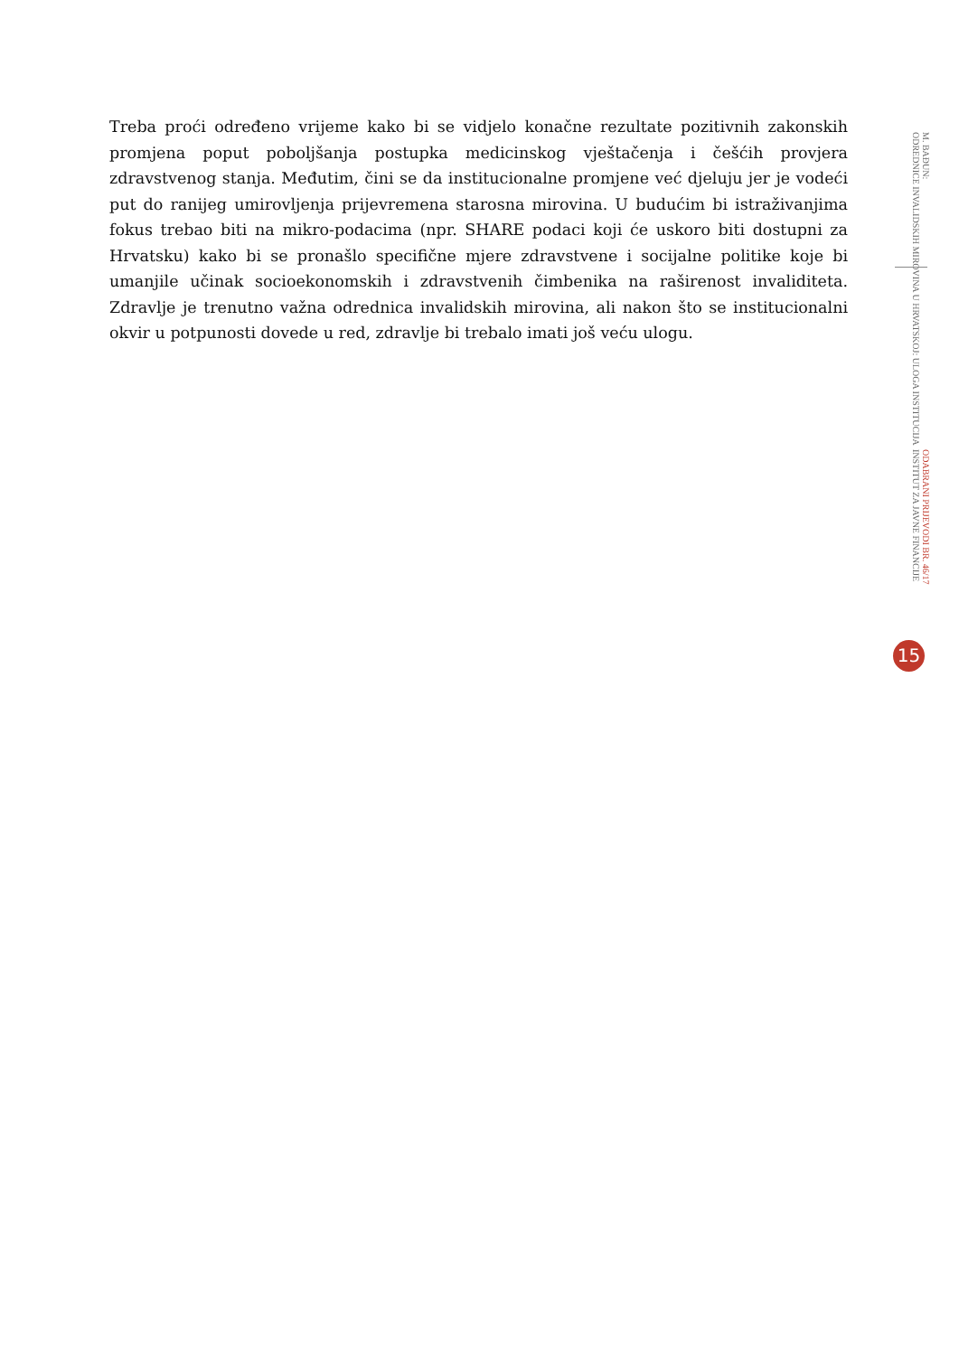Treba proći određeno vrijeme kako bi se vidjelo konačne rezultate pozitivnih zakonskih promjena poput poboljšanja postupka medicinskog vještačenja i češćih provjera zdravstvenog stanja. Međutim, čini se da institucionalne promjene već djeluju jer je vodeći put do ranijeg umirovljenja prijevremena starosna mirovina. U budućim bi istraživanjima fokus trebao biti na mikro-podacima (npr. SHARE podaci koji će uskoro biti dostupni za Hrvatsku) kako bi se pronašlo specifične mjere zdravstvene i socijalne politike koje bi umanjile učinak socioekonomskih i zdravstvenih čimbenika na raširenost invaliditeta. Zdravlje je trenutno važna odrednica invalidskih mirovina, ali nakon što se institucionalni okvir u potpunosti dovede u red, zdravlje bi trebalo imati još veću ulogu.
ODABRANI PRIJEVODI BR. 46/17
INSTITUT ZA JAVNE FINANCIJE
M. BAĐUN:
ODREDNICE INVALIDSKIH MIROVINA U HRVATSKOJ: ULOGA INSTITUCIJA
15